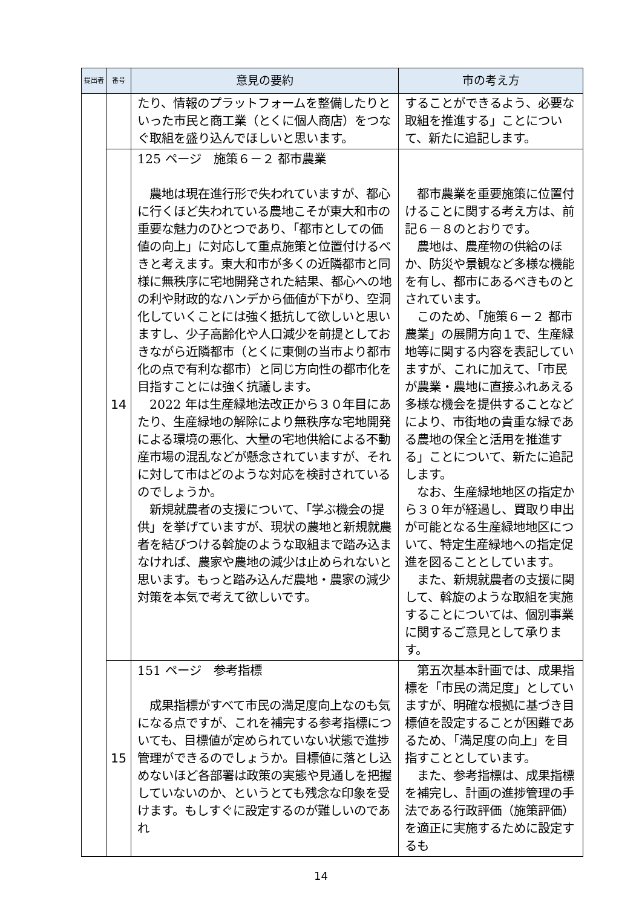| 提出者 | 番号 | 意見の要約 | 市の考え方 |
| --- | --- | --- | --- |
| | | たり、情報のプラットフォームを整備したりといった市民と商工業（とくに個人商店）をつなぐ取組を盛り込んでほしいと思います。 | することができるよう、必要な取組を推進する」ことについて、新たに追記します。 |
| | 14 | 125 ページ 施策６－２ 都市農業 農地は現在進行形で失われていますが、都心に行くほど失われている農地こそが東大和市の重要な魅力のひとつであり、「都市としての価値の向上」に対応して重点施策と位置付けるべきと考えます。東大和市が多くの近隣都市と同様に無秩序に宅地開発された結果、都心への地の利や財政的なハンデから価値が下がり、空洞化していくことには強く抵抗して欲しいと思いますし、少子高齢化や人口減少を前提としておきながら近隣都市（とくに東側の当市より都市化の点で有利な都市）と同じ方向性の都市化を目指すことには強く抗議します。 2022 年は生産緑地法改正から３０年目にあたり、生産緑地の解除により無秩序な宅地開発による環境の悪化、大量の宅地供給による不動産市場の混乱などが懸念されていますが、それに対して市はどのような対応を検討されているのでしょうか。 新規就農者の支援について、「学ぶ機会の提供」を挙げていますが、現状の農地と新規就農者を結びつける斡旋のような取組まで踏み込まなければ、農家や農地の減少は止められないと思います。もっと踏み込んだ農地・農家の減少対策を本気で考えて欲しいです。 | 都市農業を重要施策に位置付けることに関する考え方は、前記６－８のとおりです。 農地は、農産物の供給のほか、防災や景観など多様な機能を有し、都市にあるべきものとされています。 このため、「施策６－２ 都市農業」の展開方向１で、生産緑地等に関する内容を表記していますが、これに加えて、「市民が農業・農地に直接ふれあえる多様な機会を提供することなどにより、市街地の貴重な緑である農地の保全と活用を推進する」ことについて、新たに追記します。 なお、生産緑地地区の指定から３０年が経過し、買取り申出が可能となる生産緑地地区について、特定生産緑地への指定促進を図ることとしています。 また、新規就農者の支援に関して、斡旋のような取組を実施することについては、個別事業に関するご意見として承ります。 |
| | 15 | 151 ページ 参考指標 成果指標がすべて市民の満足度向上なのも気になる点ですが、これを補完する参考指標についても、目標値が定められていない状態で進捗管理ができるのでしょうか。目標値に落とし込めないほど各部署は政策の実態や見通しを把握していないのか、というとても残念な印象を受けます。もしすぐに設定するのが難しいのであれ | 第五次基本計画では、成果指標を「市民の満足度」としていますが、明確な根拠に基づき目標値を設定することが困難であるため、「満足度の向上」を目指すこととしています。 また、参考指標は、成果指標を補完し、計画の進捗管理の手法である行政評価（施策評価）を適正に実施するために設定するも |
14